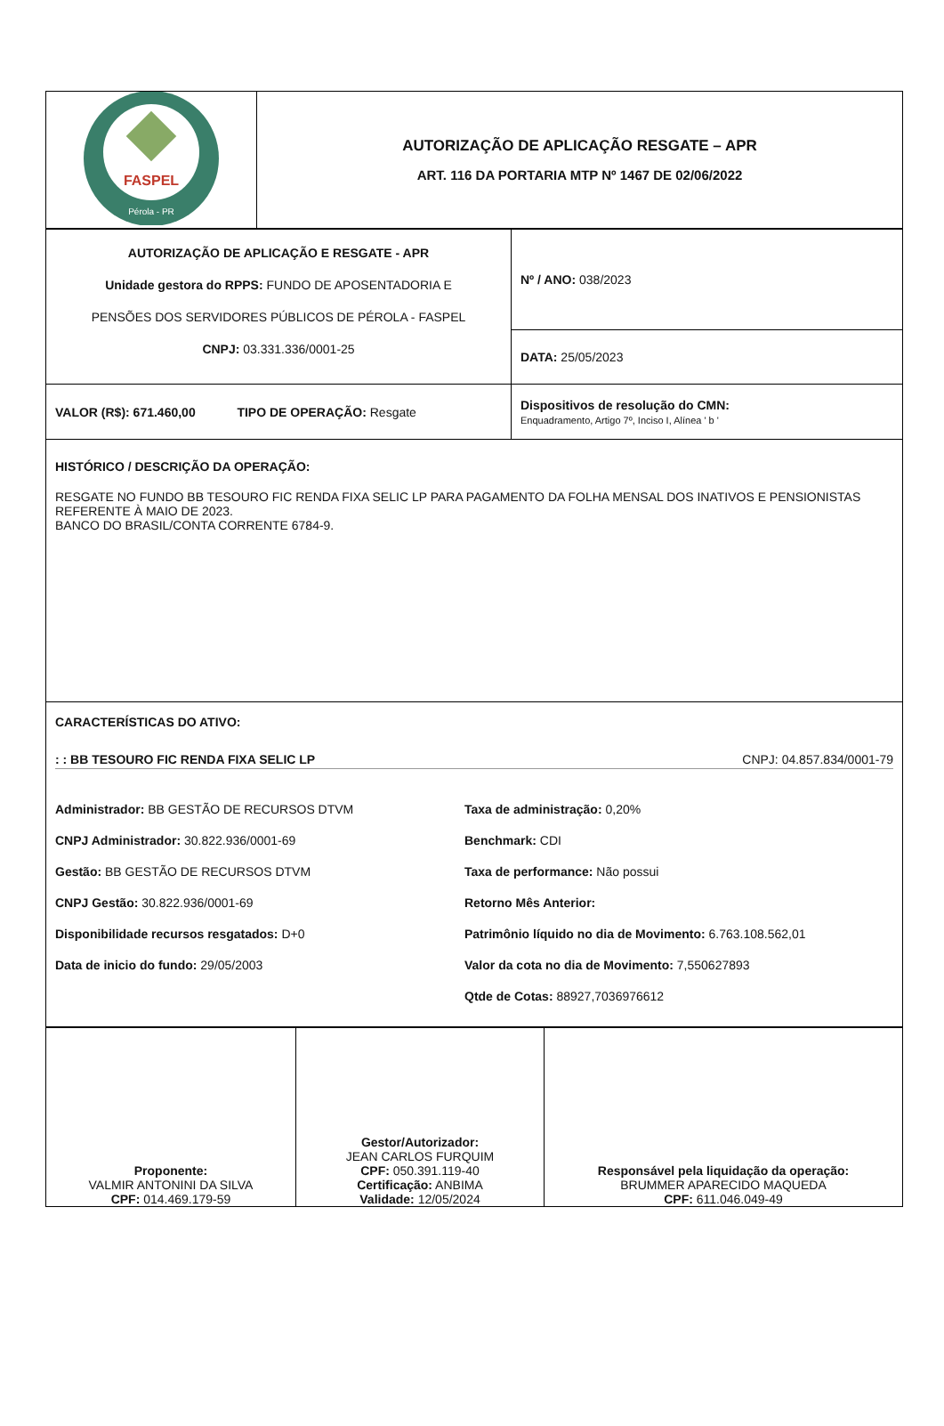| FASPEL Pérola - PR | AUTORIZAÇÃO DE APLICAÇÃO RESGATE – APR ART. 116 DA PORTARIA MTP Nº 1467 DE 02/06/2022 |
| AUTORIZAÇÃO DE APLICAÇÃO E RESGATE - APR Unidade gestora do RPPS: FUNDO DE APOSENTADORIA E PENSÕES DOS SERVIDORES PÚBLICOS DE PÉROLA - FASPEL CNPJ: 03.331.336/0001-25 | Nº / ANO: 038/2023 |
| | DATA: 25/05/2023 |
| VALOR (R$): 671.460,00 TIPO DE OPERAÇÃO: Resgate | Dispositivos de resolução do CMN: Enquadramento, Artigo 7º, Inciso I, Alínea ' b ' |
| HISTÓRICO / DESCRIÇÃO DA OPERAÇÃO: RESGATE NO FUNDO BB TESOURO FIC RENDA FIXA SELIC LP PARA PAGAMENTO DA FOLHA MENSAL DOS INATIVOS E PENSIONISTAS REFERENTE À MAIO DE 2023. BANCO DO BRASIL/CONTA CORRENTE 6784-9. | |
| CARACTERÍSTICAS DO ATIVO: : : BB TESOURO FIC RENDA FIXA SELIC LP CNPJ: 04.857.834/0001-79 Administrador: BB GESTÃO DE RECURSOS DTVM CNPJ Administrador: 30.822.936/0001-69 Gestão: BB GESTÃO DE RECURSOS DTVM CNPJ Gestão: 30.822.936/0001-69 Disponibilidade recursos resgatados: D+0 Data de inicio do fundo: 29/05/2003 Taxa de administração: 0,20% Benchmark: CDI Taxa de performance: Não possui Retorno Mês Anterior: Patrimônio líquido no dia de Movimento: 6.763.108.562,01 Valor da cota no dia de Movimento: 7,550627893 Qtde de Cotas: 88927,7036976612 | |
| Proponente: VALMIR ANTONINI DA SILVA CPF: 014.469.179-59 | Gestor/Autorizador: JEAN CARLOS FURQUIM CPF: 050.391.119-40 Certificação: ANBIMA Validade: 12/05/2024 | Responsável pela liquidação da operação: BRUMMER APARECIDO MAQUEDA CPF: 611.046.049-49 |